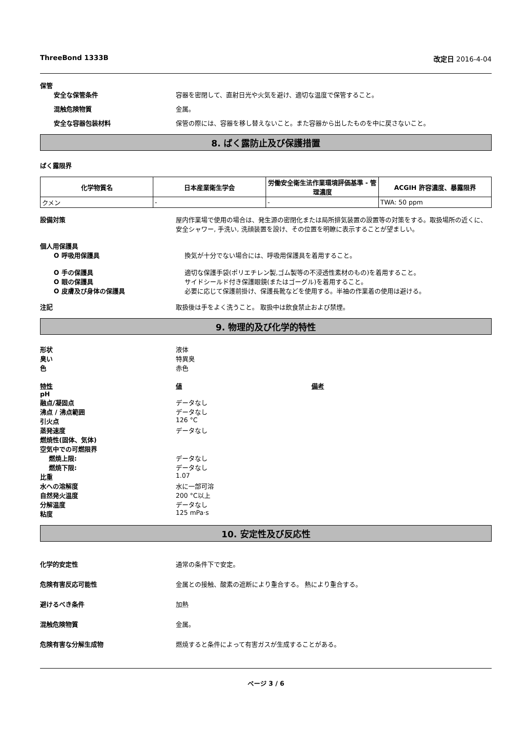ThreeBond 1333B 改定日 2016-4-04
保管
安全な保管条件 容器を密閉して、直射日光や火気を避け、適切な温度で保管すること。
混触危険物質 金属。
安全な容器包装材料 保管の際には、容器を移し替えないこと。また容器から出したものを中に戻さないこと。
8. ばく露防止及び保護措置
ばく露限界
| 化学物質名 | 日本産業衛生学会 | 労働安全衛生法作業環境評価基準 - 管理濃度 | ACGIH 許容濃度、暴露限界 |
| --- | --- | --- | --- |
| クメン | - | - | TWA: 50 ppm |
設備対策 屋内作業場で使用の場合は、発生源の密閉化または局所排気装置の設置等の対策をする。取扱場所の近くに、安全シャワー, 手洗い, 洗顔装置を設け、その位置を明瞭に表示することが望ましい。
個人用保護具
O 呼吸用保護具 換気が十分でない場合には、呼吸用保護具を着用すること。
O 手の保護具 適切な保護手袋(ポリエチレン製,ゴム製等の不浸透性素材のもの)を着用すること。
O 眼の保護具 サイドシールド付き保護眼鏡(またはゴーグル)を着用すること。
O 皮膚及び身体の保護具 必要に応じて保護前掛け、保護長靴などを使用する。半袖の作業着の使用は避ける。
注記 取扱後は手をよく洗うこと。 取扱中は飲食禁止および禁煙。
9. 物理的及び化学的特性
形状 液体
臭い 特異臭
色 赤色
特性 値 備考
pH
融点/凝固点 データなし
沸点 / 沸点範囲 データなし
引火点 126 °C
蒸発速度 データなし
燃焼性(固体、気体)
空気中での可燃限界
燃焼上限: データなし
燃焼下限: データなし
比重 1.07
水への溶解度 水に一部可溶
自然発火温度 200 °C以上
分解温度 データなし
粘度 125 mPa·s
10. 安定性及び反応性
化学的安定性 通常の条件下で安定。
危険有害反応可能性 金属との接触、酸素の遮断により重合する。 熱により重合する。
避けるべき条件 加熱
混触危険物質 金属。
危険有害な分解生成物 燃焼すると条件によって有害ガスが生成することがある。
ページ 3 / 6